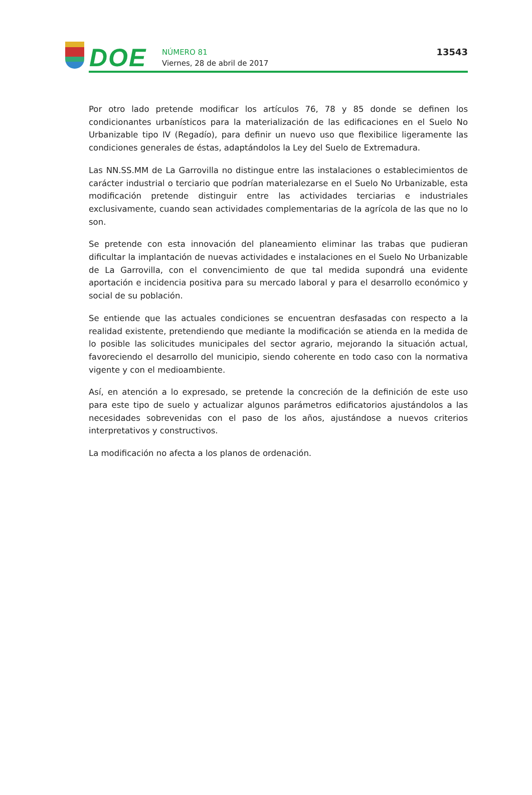DOE
NÚMERO 81
Viernes, 28 de abril de 2017
13543
Por otro lado pretende modificar los artículos 76, 78 y 85 donde se definen los condicionantes urbanísticos para la materialización de las edificaciones en el Suelo No Urbanizable tipo IV (Regadío), para definir un nuevo uso que flexibilice ligeramente las condiciones generales de éstas, adaptándolos la Ley del Suelo de Extremadura.
Las NN.SS.MM de La Garrovilla no distingue entre las instalaciones o establecimientos de carácter industrial o terciario que podrían materialezarse en el Suelo No Urbanizable, esta modificación pretende distinguir entre las actividades terciarias e industriales exclusivamente, cuando sean actividades complementarias de la agrícola de las que no lo son.
Se pretende con esta innovación del planeamiento eliminar las trabas que pudieran dificultar la implantación de nuevas actividades e instalaciones en el Suelo No Urbanizable de La Garrovilla, con el convencimiento de que tal medida supondrá una evidente aportación e incidencia positiva para su mercado laboral y para el desarrollo económico y social de su población.
Se entiende que las actuales condiciones se encuentran desfasadas con respecto a la realidad existente, pretendiendo que mediante la modificación se atienda en la medida de lo posible las solicitudes municipales del sector agrario, mejorando la situación actual, favoreciendo el desarrollo del municipio, siendo coherente en todo caso con la normativa vigente y con el medioambiente.
Así, en atención a lo expresado, se pretende la concreción de la definición de este uso para este tipo de suelo y actualizar algunos parámetros edificatorios ajustándolos a las necesidades sobrevenidas con el paso de los años, ajustándose a nuevos criterios interpretativos y constructivos.
La modificación no afecta a los planos de ordenación.